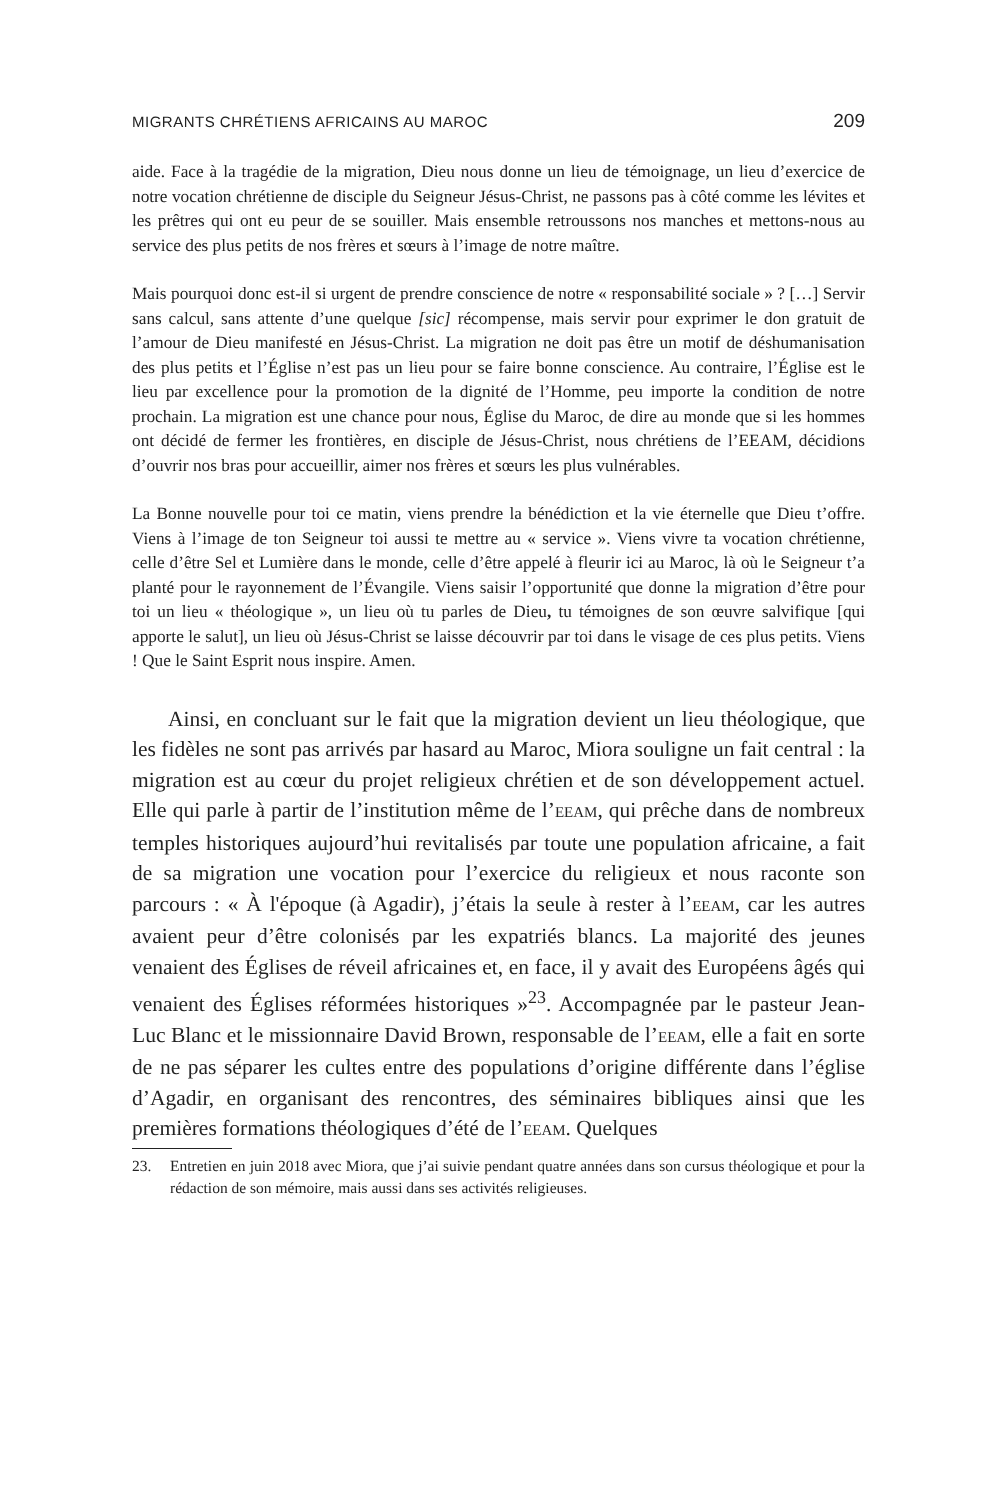MIGRANTS CHRÉTIENS AFRICAINS AU MAROC 209
aide. Face à la tragédie de la migration, Dieu nous donne un lieu de témoignage, un lieu d’exercice de notre vocation chrétienne de disciple du Seigneur Jésus-Christ, ne passons pas à côté comme les lévites et les prêtres qui ont eu peur de se souiller. Mais ensemble retroussons nos manches et mettons-nous au service des plus petits de nos frères et sœurs à l’image de notre maître.
Mais pourquoi donc est-il si urgent de prendre conscience de notre « responsabilité sociale » ? […] Servir sans calcul, sans attente d’une quelque [sic] récompense, mais servir pour exprimer le don gratuit de l’amour de Dieu manifesté en Jésus-Christ. La migration ne doit pas être un motif de déshumanisation des plus petits et l’Église n’est pas un lieu pour se faire bonne conscience. Au contraire, l’Église est le lieu par excellence pour la promotion de la dignité de l’Homme, peu importe la condition de notre prochain. La migration est une chance pour nous, Église du Maroc, de dire au monde que si les hommes ont décidé de fermer les frontières, en disciple de Jésus-Christ, nous chrétiens de l’EEAM, décidions d’ouvrir nos bras pour accueillir, aimer nos frères et sœurs les plus vulnérables.
La Bonne nouvelle pour toi ce matin, viens prendre la bénédiction et la vie éternelle que Dieu t’offre. Viens à l’image de ton Seigneur toi aussi te mettre au « service ». Viens vivre ta vocation chrétienne, celle d’être Sel et Lumière dans le monde, celle d’être appelé à fleurir ici au Maroc, là où le Seigneur t’a planté pour le rayonnement de l’Évangile. Viens saisir l’opportunité que donne la migration d’être pour toi un lieu « théologique », un lieu où tu parles de Dieu, tu témoignes de son œuvre salvifique [qui apporte le salut], un lieu où Jésus-Christ se laisse découvrir par toi dans le visage de ces plus petits. Viens ! Que le Saint Esprit nous inspire. Amen.
Ainsi, en concluant sur le fait que la migration devient un lieu théologique, que les fidèles ne sont pas arrivés par hasard au Maroc, Miora souligne un fait central : la migration est au cœur du projet religieux chrétien et de son développement actuel. Elle qui parle à partir de l’institution même de l’EEAM, qui prêche dans de nombreux temples historiques aujourd’hui revitalisés par toute une population africaine, a fait de sa migration une vocation pour l’exercice du religieux et nous raconte son parcours : « À l'époque (à Agadir), j’étais la seule à rester à l’EEAM, car les autres avaient peur d’être colonisés par les expatriés blancs. La majorité des jeunes venaient des Églises de réveil africaines et, en face, il y avait des Européens âgés qui venaient des Églises réformées historiques »<sup>23</sup>. Accompagnée par le pasteur Jean-Luc Blanc et le missionnaire David Brown, responsable de l’EEAM, elle a fait en sorte de ne pas séparer les cultes entre des populations d’origine différente dans l’église d’Agadir, en organisant des rencontres, des séminaires bibliques ainsi que les premières formations théologiques d’été de l’EEAM. Quelques
23. Entretien en juin 2018 avec Miora, que j’ai suivie pendant quatre années dans son cursus théologique et pour la rédaction de son mémoire, mais aussi dans ses activités religieuses.